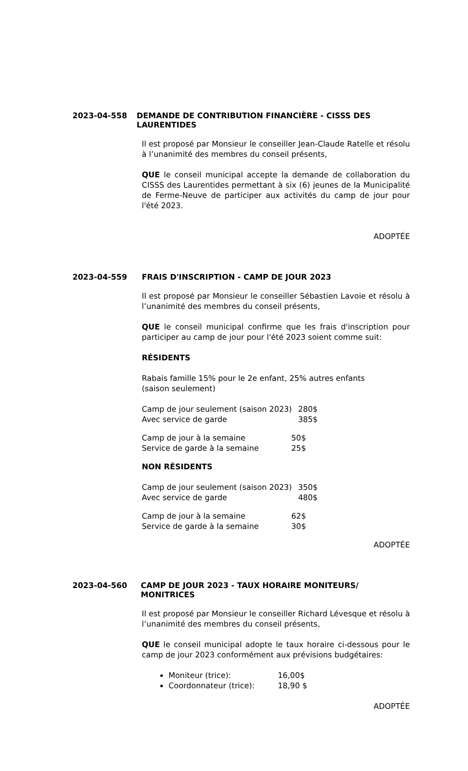2023-04-558 DEMANDE DE CONTRIBUTION FINANCIÈRE - CISSS DES LAURENTIDES
Il est proposé par Monsieur le conseiller Jean-Claude Ratelle et résolu à l’unanimité des membres du conseil présents,
QUE le conseil municipal accepte la demande de collaboration du CISSS des Laurentides permettant à six (6) jeunes de la Municipalité de Ferme-Neuve de participer aux activités du camp de jour pour l'été 2023.
ADOPTÉE
2023-04-559 FRAIS D'INSCRIPTION - CAMP DE JOUR 2023
Il est proposé par Monsieur le conseiller Sébastien Lavoie et résolu à l’unanimité des membres du conseil présents,
QUE le conseil municipal confirme que les frais d'inscription pour participer au camp de jour pour l'été 2023 soient comme suit:
RÉSIDENTS
Rabais famille 15% pour le 2e enfant, 25% autres enfants
(saison seulement)
| Camp de jour seulement (saison 2023) | 280$ |
| Avec service de garde | 385$ |
| Camp de jour à la semaine | 50$ |
| Service de garde à la semaine | 25$ |
NON RÉSIDENTS
| Camp de jour seulement (saison 2023) | 350$ |
| Avec service de garde | 480$ |
| Camp de jour à la semaine | 62$ |
| Service de garde à la semaine | 30$ |
ADOPTÉE
2023-04-560 CAMP DE JOUR 2023 - TAUX HORAIRE MONITEURS/ MONITRICES
Il est proposé par Monsieur le conseiller Richard Lévesque et résolu à l’unanimité des membres du conseil présents,
QUE le conseil municipal adopte le taux horaire ci-dessous pour le camp de jour 2023 conformément aux prévisions budgétaires:
Moniteur (trice): 16,00$
Coordonnateur (trice): 18,90 $
ADOPTÉE